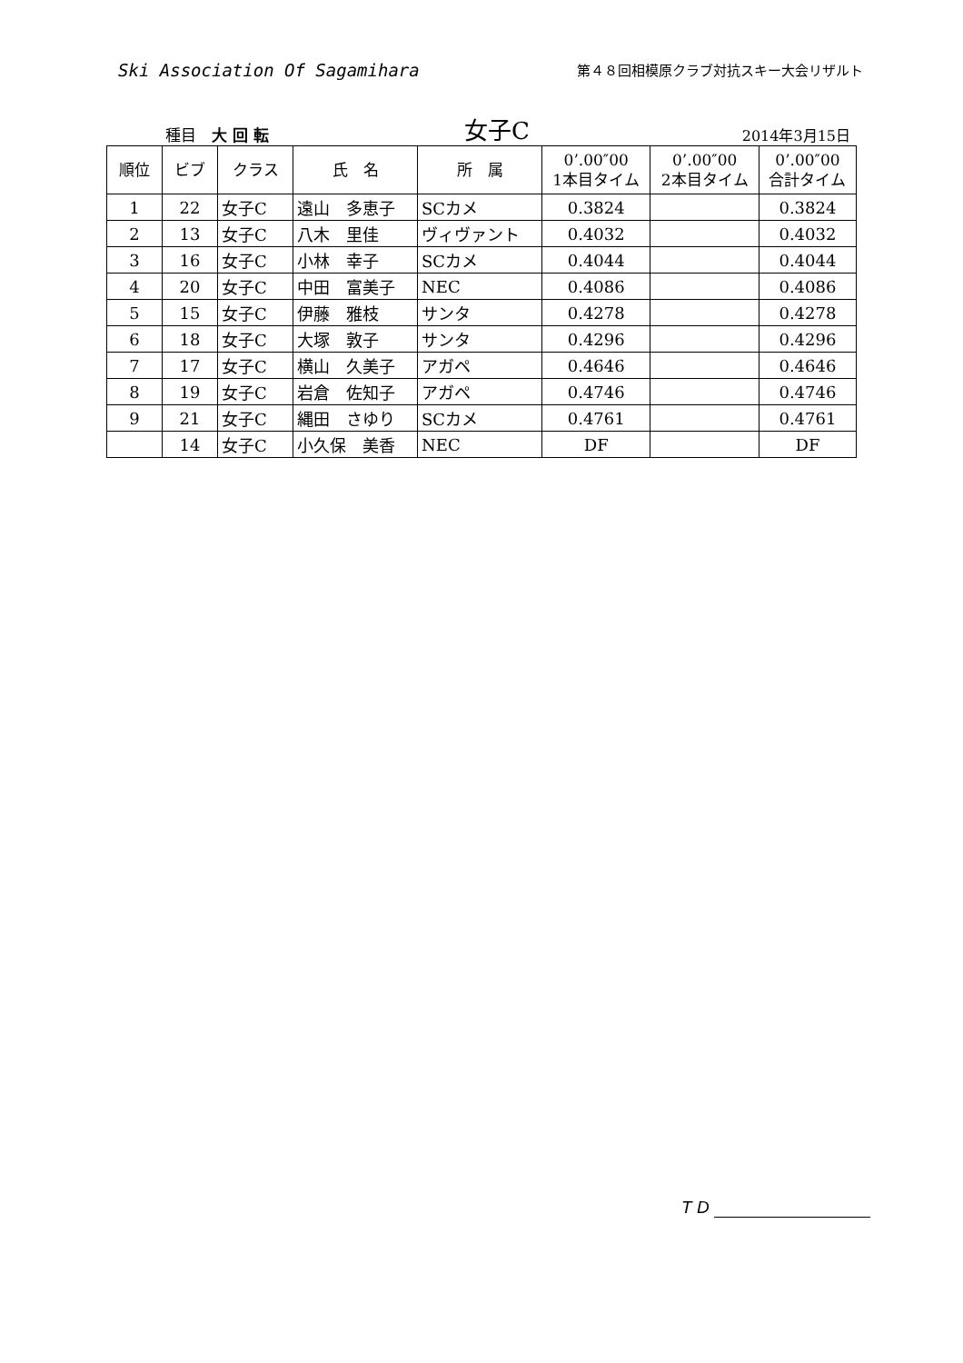Ski Association Of Sagamihara
第４８回相模原クラブ対抗スキー大会リザルト
種目　大 回 転
女子C
2014年3月15日
| 順位 | ビブ | クラス | 氏 名 | 所 属 | 0’.00″00 1本目タイム | 0’.00″00 2本目タイム | 0’.00″00 合計タイム |
| --- | --- | --- | --- | --- | --- | --- | --- |
| 1 | 22 | 女子C | 遠山 多恵子 | SCカメ | 0.3824 | | 0.3824 |
| 2 | 13 | 女子C | 八木 里佳 | ヴィヴァント | 0.4032 | | 0.4032 |
| 3 | 16 | 女子C | 小林 幸子 | SCカメ | 0.4044 | | 0.4044 |
| 4 | 20 | 女子C | 中田 富美子 | NEC | 0.4086 | | 0.4086 |
| 5 | 15 | 女子C | 伊藤 雅枝 | サンタ | 0.4278 | | 0.4278 |
| 6 | 18 | 女子C | 大塚 敦子 | サンタ | 0.4296 | | 0.4296 |
| 7 | 17 | 女子C | 横山 久美子 | アガペ | 0.4646 | | 0.4646 |
| 8 | 19 | 女子C | 岩倉 佐知子 | アガペ | 0.4746 | | 0.4746 |
| 9 | 21 | 女子C | 縄田 さゆり | SCカメ | 0.4761 | | 0.4761 |
| | 14 | 女子C | 小久保 美香 | NEC | DF | | DF |
T D